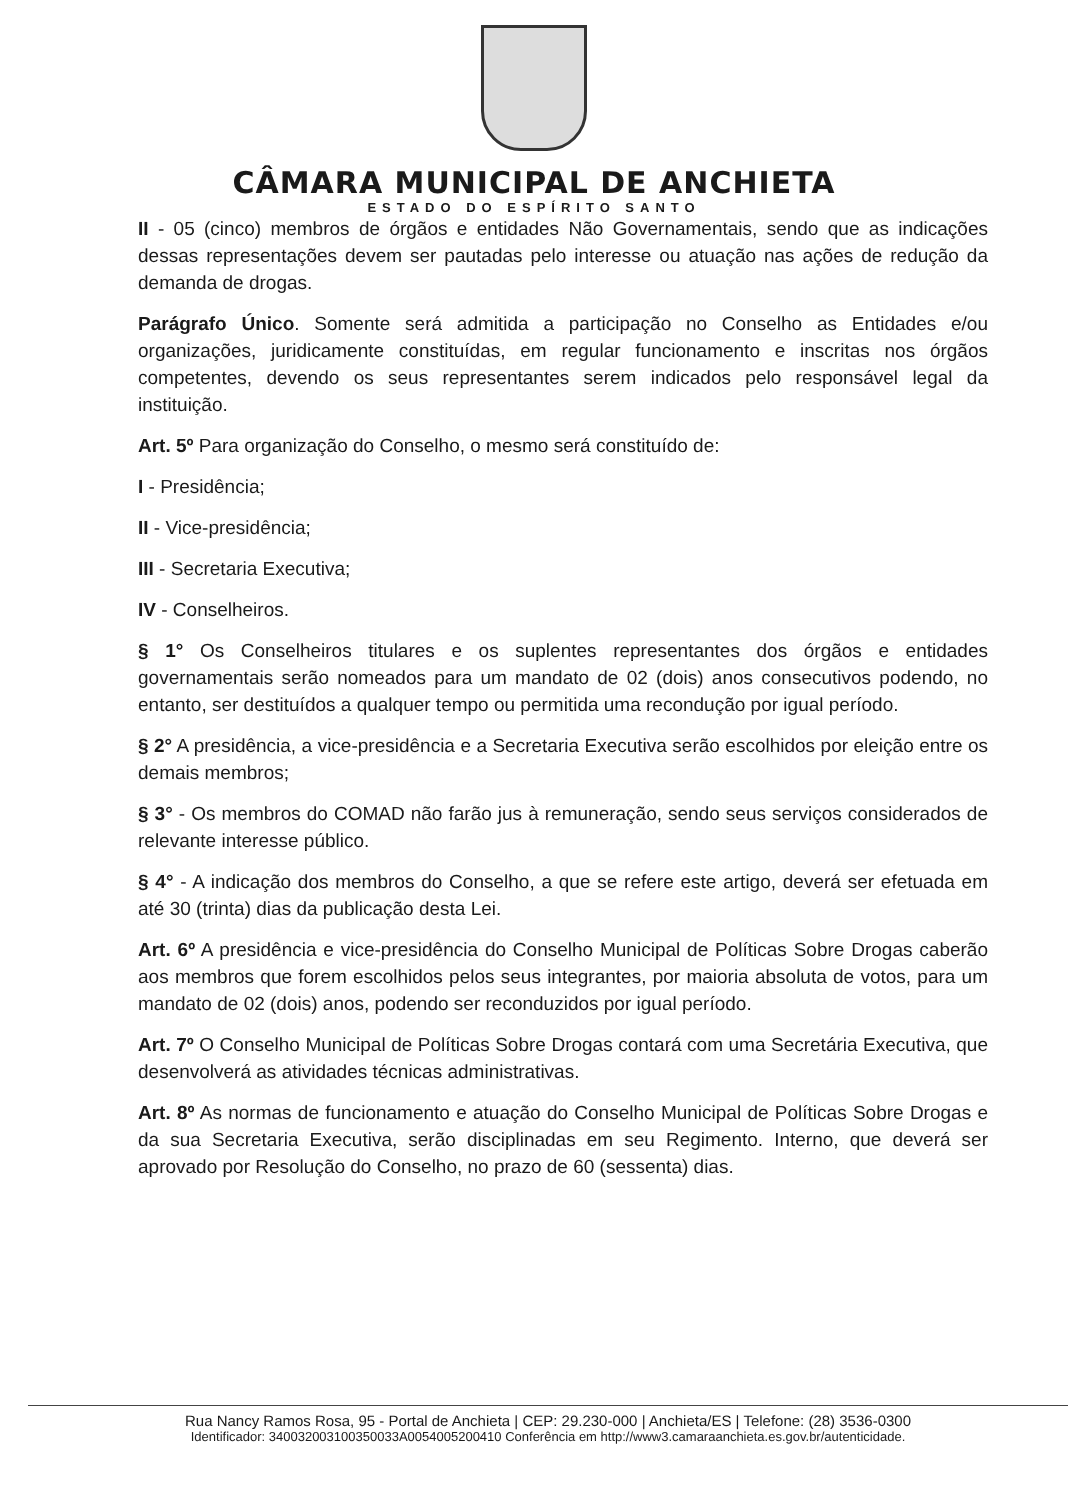CÂMARA MUNICIPAL DE ANCHIETA
ESTADO DO ESPÍRITO SANTO
II - 05 (cinco) membros de órgãos e entidades Não Governamentais, sendo que as indicações dessas representações devem ser pautadas pelo interesse ou atuação nas ações de redução da demanda de drogas.
Parágrafo Único. Somente será admitida a participação no Conselho as Entidades e/ou organizações, juridicamente constituídas, em regular funcionamento e inscritas nos órgãos competentes, devendo os seus representantes serem indicados pelo responsável legal da instituição.
Art. 5º Para organização do Conselho, o mesmo será constituído de:
I - Presidência;
II - Vice-presidência;
III - Secretaria Executiva;
IV - Conselheiros.
§ 1° Os Conselheiros titulares e os suplentes representantes dos órgãos e entidades governamentais serão nomeados para um mandato de 02 (dois) anos consecutivos podendo, no entanto, ser destituídos a qualquer tempo ou permitida uma recondução por igual período.
§ 2° A presidência, a vice-presidência e a Secretaria Executiva serão escolhidos por eleição entre os demais membros;
§ 3° - Os membros do COMAD não farão jus à remuneração, sendo seus serviços considerados de relevante interesse público.
§ 4° - A indicação dos membros do Conselho, a que se refere este artigo, deverá ser efetuada em até 30 (trinta) dias da publicação desta Lei.
Art. 6º A presidência e vice-presidência do Conselho Municipal de Políticas Sobre Drogas caberão aos membros que forem escolhidos pelos seus integrantes, por maioria absoluta de votos, para um mandato de 02 (dois) anos, podendo ser reconduzidos por igual período.
Art. 7º O Conselho Municipal de Políticas Sobre Drogas contará com uma Secretária Executiva, que desenvolverá as atividades técnicas administrativas.
Art. 8º As normas de funcionamento e atuação do Conselho Municipal de Políticas Sobre Drogas e da sua Secretaria Executiva, serão disciplinadas em seu Regimento. Interno, que deverá ser aprovado por Resolução do Conselho, no prazo de 60 (sessenta) dias.
Rua Nancy Ramos Rosa, 95 - Portal de Anchieta | CEP: 29.230-000 | Anchieta/ES | Telefone: (28) 3536-0300
Identificador: 340032003100350033A0054005200410 Conferência em http://www3.camaraanchieta.es.gov.br/autenticidade.